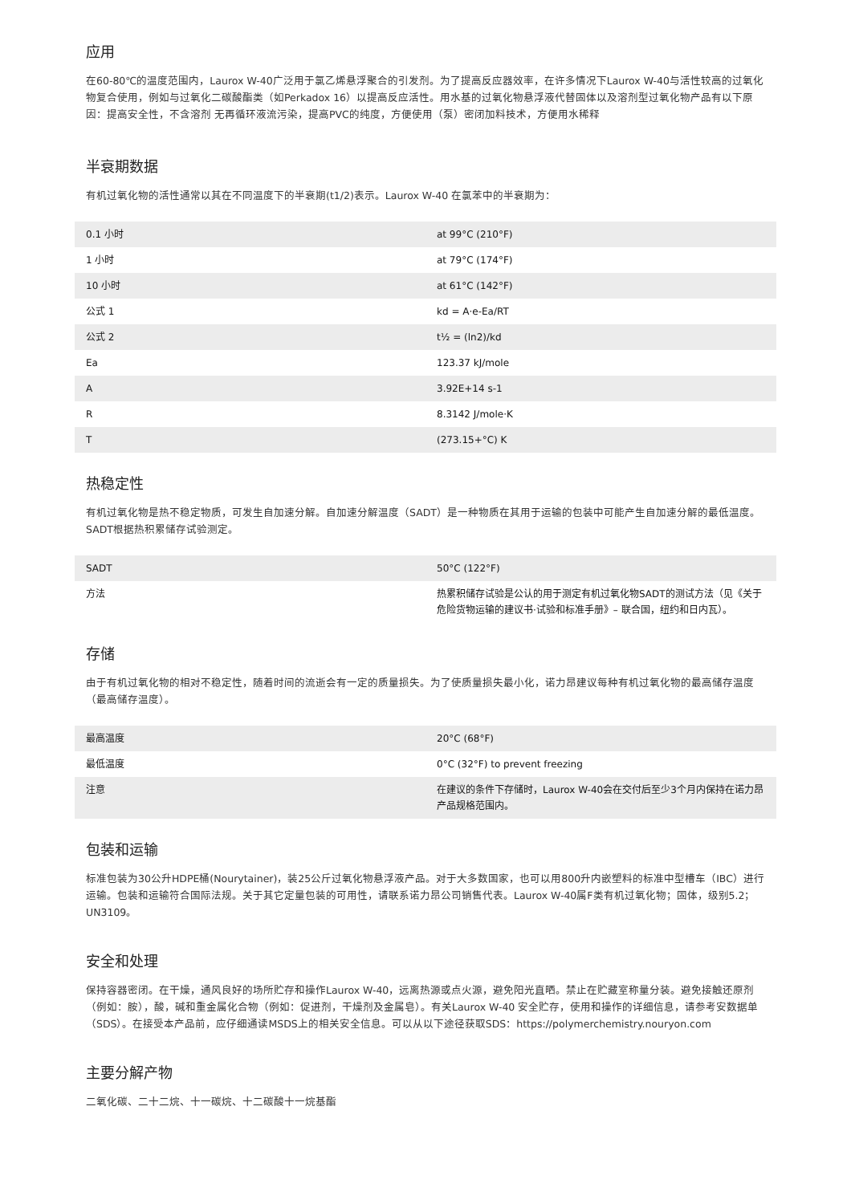应用
在60-80℃的温度范围内，Laurox W-40广泛用于氯乙烯悬浮聚合的引发剂。为了提高反应器效率，在许多情况下Laurox W-40与活性较高的过氧化物复合使用，例如与过氧化二碳酸酯类（如Perkadox 16）以提高反应活性。用水基的过氧化物悬浮液代替固体以及溶剂型过氧化物产品有以下原因：提高安全性，不含溶剂 无再循环液流污染，提高PVC的纯度，方便使用（泵）密闭加料技术，方便用水稀释
半衰期数据
有机过氧化物的活性通常以其在不同温度下的半衰期(t1/2)表示。Laurox W-40 在氯苯中的半衰期为：
| 0.1 小时 | at 99°C (210°F) |
| 1 小时 | at 79°C (174°F) |
| 10 小时 | at 61°C (142°F) |
| 公式 1 | kd = A·e-Ea/RT |
| 公式 2 | t½ = (ln2)/kd |
| Ea | 123.37 kJ/mole |
| A | 3.92E+14 s-1 |
| R | 8.3142 J/mole·K |
| T | (273.15+°C) K |
热稳定性
有机过氧化物是热不稳定物质，可发生自加速分解。自加速分解温度（SADT）是一种物质在其用于运输的包装中可能产生自加速分解的最低温度。SADT根据热积累储存试验测定。
| SADT | 50°C (122°F) |
| 方法 | 热累积储存试验是公认的用于测定有机过氧化物SADT的测试方法（见《关于危险货物运输的建议书·试验和标准手册》– 联合国，纽约和日内瓦）。 |
存储
由于有机过氧化物的相对不稳定性，随着时间的流逝会有一定的质量损失。为了使质量损失最小化，诺力昂建议每种有机过氧化物的最高储存温度（最高储存温度）。
| 最高温度 | 20°C (68°F) |
| 最低温度 | 0°C (32°F) to prevent freezing |
| 注意 | 在建议的条件下存储时，Laurox W-40会在交付后至少3个月内保持在诺力昂产品规格范围内。 |
包装和运输
标准包装为30公升HDPE桶(Nourytainer)，装25公斤过氧化物悬浮液产品。对于大多数国家，也可以用800升内嵌塑料的标准中型槽车（IBC）进行运输。包装和运输符合国际法规。关于其它定量包装的可用性，请联系诺力昂公司销售代表。Laurox W-40属F类有机过氧化物；固体，级别5.2；UN3109。
安全和处理
保持容器密闭。在干燥，通风良好的场所贮存和操作Laurox W-40，远离热源或点火源，避免阳光直晒。禁止在贮藏室称量分装。避免接触还原剂（例如：胺），酸，碱和重金属化合物（例如：促进剂，干燥剂及金属皂）。有关Laurox W-40 安全贮存，使用和操作的详细信息，请参考安数据单（SDS）。在接受本产品前，应仔细通读MSDS上的相关安全信息。可以从以下途径获取SDS：https://polymerchemistry.nouryon.com
主要分解产物
二氧化碳、二十二烷、十一碳烷、十二碳酸十一烷基酯